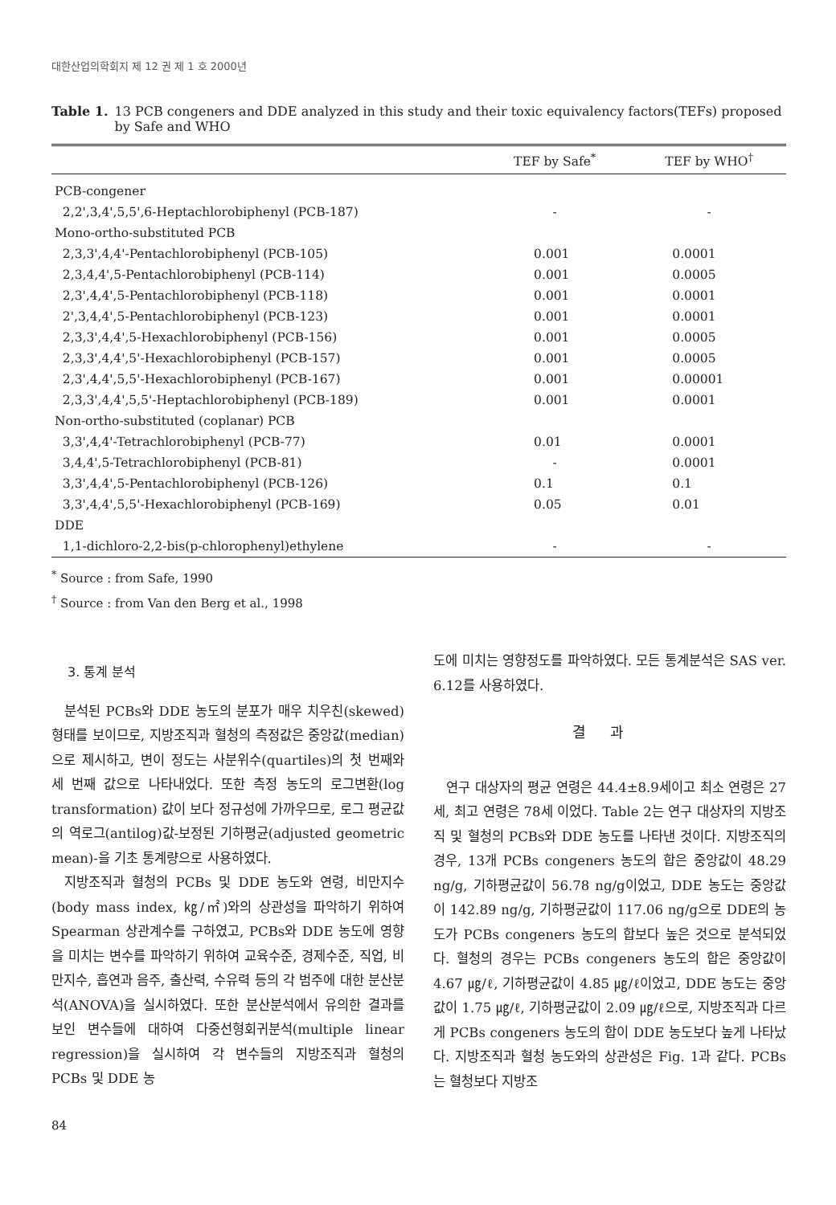대한산업의학회지 제 12 권 제 1 호 2000년
Table 1. 13 PCB congeners and DDE analyzed in this study and their toxic equivalency factors(TEFs) proposed by Safe and WHO
| | TEF by Safe<sup>*</sup> | TEF by WHO<sup>†</sup> |
| --- | --- | --- |
| PCB-congener | | |
| 2,2',3,4',5,5',6-Heptachlorobiphenyl (PCB-187) | - | - |
| Mono-ortho-substituted PCB | | |
| 2,3,3',4,4'-Pentachlorobiphenyl (PCB-105) | 0.001 | 0.0001 |
| 2,3,4,4',5-Pentachlorobiphenyl (PCB-114) | 0.001 | 0.0005 |
| 2,3',4,4',5-Pentachlorobiphenyl (PCB-118) | 0.001 | 0.0001 |
| 2',3,4,4',5-Pentachlorobiphenyl (PCB-123) | 0.001 | 0.0001 |
| 2,3,3',4,4',5-Hexachlorobiphenyl (PCB-156) | 0.001 | 0.0005 |
| 2,3,3',4,4',5'-Hexachlorobiphenyl (PCB-157) | 0.001 | 0.0005 |
| 2,3',4,4',5,5'-Hexachlorobiphenyl (PCB-167) | 0.001 | 0.00001 |
| 2,3,3',4,4',5,5'-Heptachlorobiphenyl (PCB-189) | 0.001 | 0.0001 |
| Non-ortho-substituted (coplanar) PCB | | |
| 3,3',4,4'-Tetrachlorobiphenyl (PCB-77) | 0.01 | 0.0001 |
| 3,4,4',5-Tetrachlorobiphenyl (PCB-81) | - | 0.0001 |
| 3,3',4,4',5-Pentachlorobiphenyl (PCB-126) | 0.1 | 0.1 |
| 3,3',4,4',5,5'-Hexachlorobiphenyl (PCB-169) | 0.05 | 0.01 |
| DDE | | |
| 1,1-dichloro-2,2-bis(p-chlorophenyl)ethylene | - | - |
<sup>*</sup> Source : from Safe, 1990
<sup>†</sup> Source : from Van den Berg et al., 1998
3. 통계 분석
분석된 PCBs와 DDE 농도의 분포가 매우 치우친(skewed) 형태를 보이므로, 지방조직과 혈청의 측정값은 중앙값(median)으로 제시하고, 변이 정도는 사분위수(quartiles)의 첫 번째와 세 번째 값으로 나타내었다. 또한 측정 농도의 로그변환(log transformation) 값이 보다 정규성에 가까우므로, 로그 평균값의 역로그(antilog)값-보정된 기하평균(adjusted geometric mean)-을 기초 통계량으로 사용하였다.
지방조직과 혈청의 PCBs 및 DDE 농도와 연령, 비만지수(body mass index, ㎏/㎡)와의 상관성을 파악하기 위하여 Spearman 상관계수를 구하였고, PCBs와 DDE 농도에 영향을 미치는 변수를 파악하기 위하여 교육수준, 경제수준, 직업, 비만지수, 흡연과 음주, 출산력, 수유력 등의 각 범주에 대한 분산분석(ANOVA)을 실시하였다. 또한 분산분석에서 유의한 결과를 보인 변수들에 대하여 다중선형회귀분석(multiple linear regression)을 실시하여 각 변수들의 지방조직과 혈청의 PCBs 및 DDE 농
도에 미치는 영향정도를 파악하였다. 모든 통계분석은 SAS ver. 6.12를 사용하였다.
결과
연구 대상자의 평균 연령은 44.4±8.9세이고 최소 연령은 27세, 최고 연령은 78세 이었다. Table 2는 연구 대상자의 지방조직 및 혈청의 PCBs와 DDE 농도를 나타낸 것이다. 지방조직의 경우, 13개 PCBs congeners 농도의 합은 중앙값이 48.29 ng/g, 기하평균값이 56.78 ng/g이었고, DDE 농도는 중앙값이 142.89 ng/g, 기하평균값이 117.06 ng/g으로 DDE의 농도가 PCBs congeners 농도의 합보다 높은 것으로 분석되었다. 혈청의 경우는 PCBs congeners 농도의 합은 중앙값이 4.67 ㎍/ℓ, 기하평균값이 4.85 ㎍/ℓ이었고, DDE 농도는 중앙값이 1.75 ㎍/ℓ, 기하평균값이 2.09 ㎍/ℓ으로, 지방조직과 다르게 PCBs congeners 농도의 합이 DDE 농도보다 높게 나타났다. 지방조직과 혈청 농도와의 상관성은 Fig. 1과 같다. PCBs는 혈청보다 지방조
84